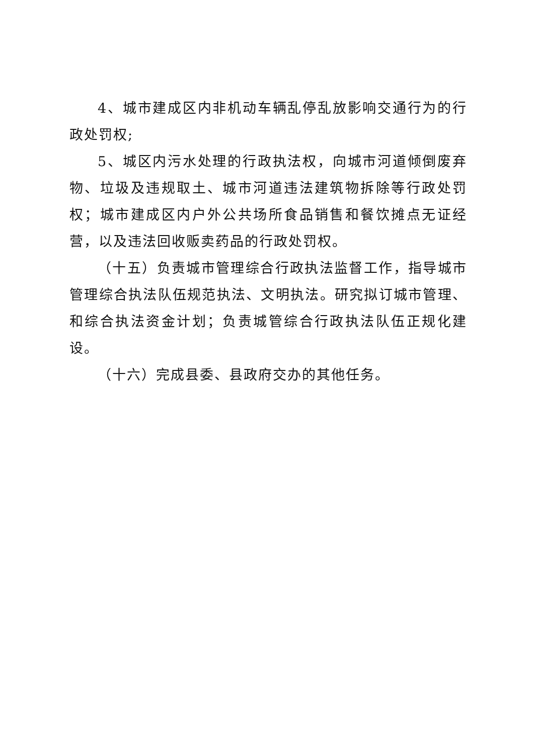4、城市建成区内非机动车辆乱停乱放影响交通行为的行政处罚权;
5、城区内污水处理的行政执法权，向城市河道倾倒废弃物、垃圾及违规取土、城市河道违法建筑物拆除等行政处罚权；城市建成区内户外公共场所食品销售和餐饮摊点无证经营，以及违法回收贩卖药品的行政处罚权。
（十五）负责城市管理综合行政执法监督工作，指导城市管理综合执法队伍规范执法、文明执法。研究拟订城市管理、和综合执法资金计划；负责城管综合行政执法队伍正规化建设。
（十六）完成县委、县政府交办的其他任务。